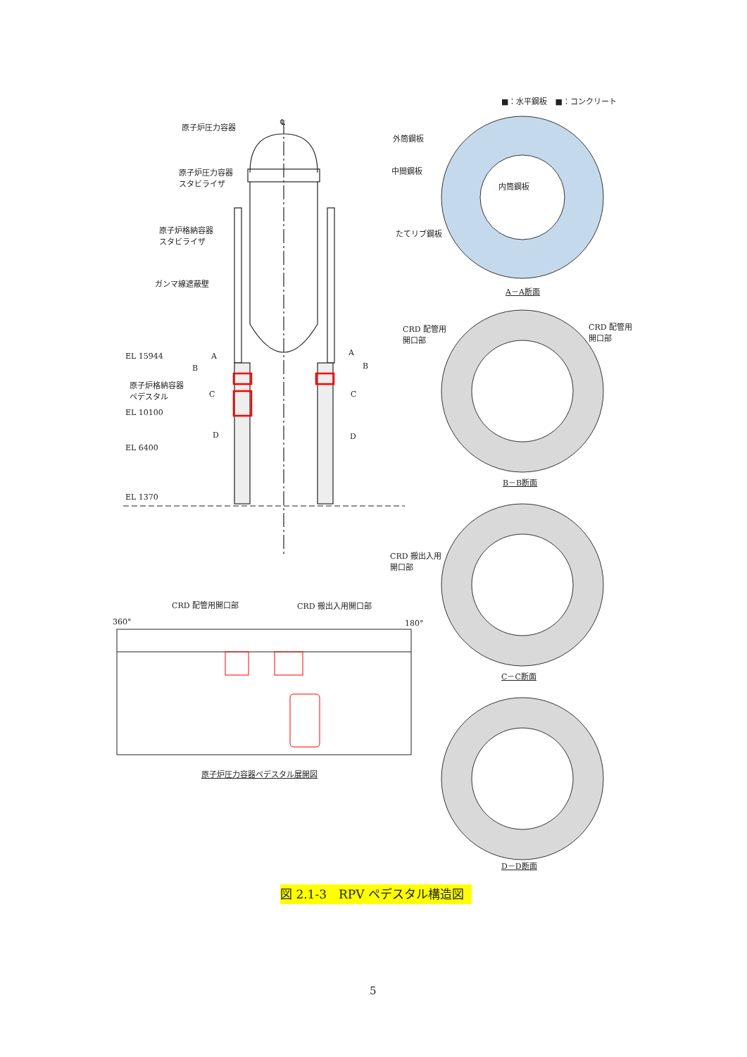■：水平鋼板　■：コンクリート
原子炉圧力容器
℄
原子炉圧力容器
スタビライザ
原子炉格納容器
スタビライザ
ガンマ線遮蔽壁
EL 15944
原子炉格納容器
ペデスタル
EL 10100
EL 6400
EL 1370
A A
B B
C C
D D
外筒鋼板
中間鋼板
内筒鋼板
たてリブ鋼板
A－A断面
CRD 配管用
開口部
CRD 配管用
開口部
B－B断面
CRD 搬出入用
開口部
CRD 配管用開口部 CRD 搬出入用開口部
360° 180°
C－C断面
原子炉圧力容器ペデスタル展開図
D－D断面
図 2.1-3　RPV ペデスタル構造図
5